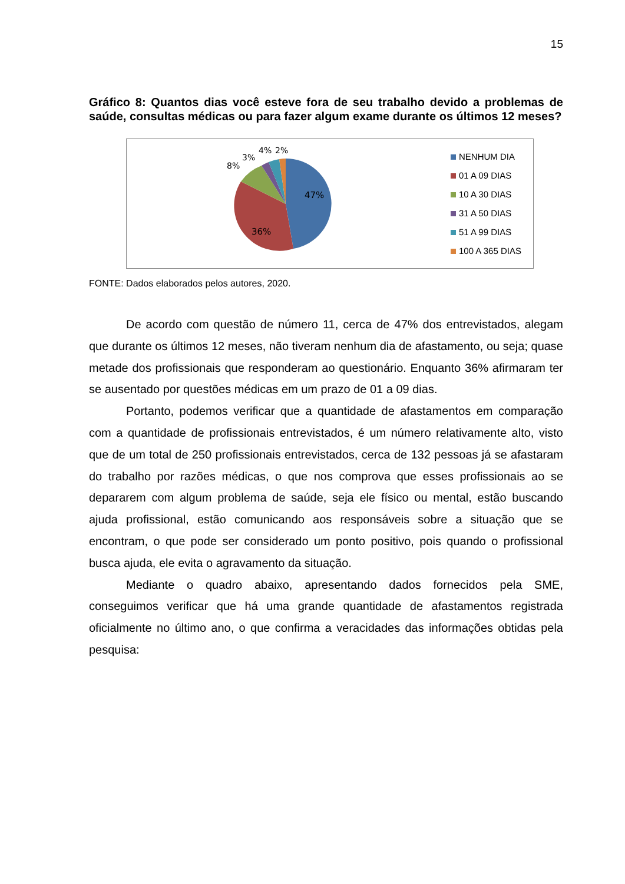15
Gráfico 8: Quantos dias você esteve fora de seu trabalho devido a problemas de saúde, consultas médicas ou para fazer algum exame durante os últimos 12 meses?
47%
36%
8%
3%
4%
2%
NENHUM DIA
01 A 09 DIAS
10 A 30 DIAS
31 A 50 DIAS
51 A 99 DIAS
100 A 365 DIAS
FONTE: Dados elaborados pelos autores, 2020.
De acordo com questão de número 11, cerca de 47% dos entrevistados, alegam que durante os últimos 12 meses, não tiveram nenhum dia de afastamento, ou seja; quase metade dos profissionais que responderam ao questionário. Enquanto 36% afirmaram ter se ausentado por questões médicas em um prazo de 01 a 09 dias.
Portanto, podemos verificar que a quantidade de afastamentos em comparação com a quantidade de profissionais entrevistados, é um número relativamente alto, visto que de um total de 250 profissionais entrevistados, cerca de 132 pessoas já se afastaram do trabalho por razões médicas, o que nos comprova que esses profissionais ao se depararem com algum problema de saúde, seja ele físico ou mental, estão buscando ajuda profissional, estão comunicando aos responsáveis sobre a situação que se encontram, o que pode ser considerado um ponto positivo, pois quando o profissional busca ajuda, ele evita o agravamento da situação.
Mediante o quadro abaixo, apresentando dados fornecidos pela SME, conseguimos verificar que há uma grande quantidade de afastamentos registrada oficialmente no último ano, o que confirma a veracidades das informações obtidas pela pesquisa: